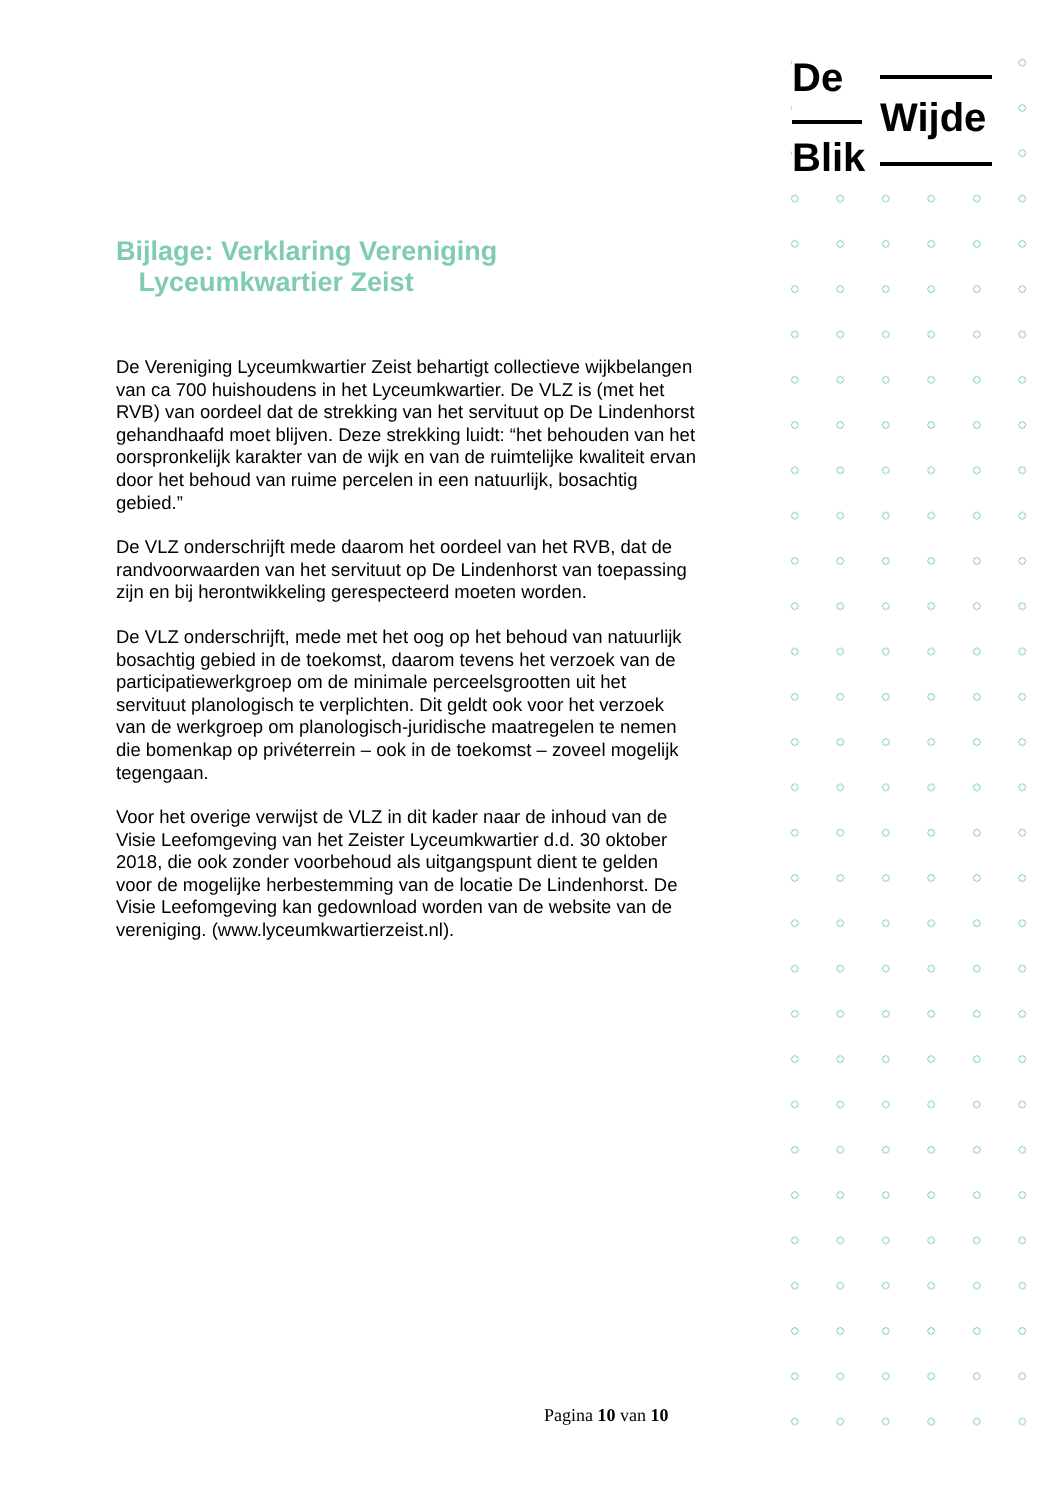De
Wijde
Blik
Bijlage: Verklaring Vereniging
Lyceumkwartier Zeist
De Vereniging Lyceumkwartier Zeist behartigt collectieve wijkbelangen van ca 700 huishoudens in het Lyceumkwartier. De VLZ is (met het RVB) van oordeel dat de strekking van het servituut op De Lindenhorst gehandhaafd moet blijven. Deze strekking luidt: “het behouden van het oorspronkelijk karakter van de wijk en van de ruimtelijke kwaliteit ervan door het behoud van ruime percelen in een natuurlijk, bosachtig gebied.”
De VLZ onderschrijft mede daarom het oordeel van het RVB, dat de randvoorwaarden van het servituut op De Lindenhorst van toepassing zijn en bij herontwikkeling gerespecteerd moeten worden.
De VLZ onderschrijft, mede met het oog op het behoud van natuurlijk bosachtig gebied in de toekomst, daarom tevens het verzoek van de participatiewerkgroep om de minimale perceelsgrootten uit het servituut planologisch te verplichten. Dit geldt ook voor het verzoek van de werkgroep om planologisch-juridische maatregelen te nemen die bomenkap op privéterrein – ook in de toekomst – zoveel mogelijk tegengaan.
Voor het overige verwijst de VLZ in dit kader naar de inhoud van de Visie Leefomgeving van het Zeister Lyceumkwartier d.d. 30 oktober 2018, die ook zonder voorbehoud als uitgangspunt dient te gelden voor de mogelijke herbestemming van de locatie De Lindenhorst. De Visie Leefomgeving kan gedownload worden van de website van de vereniging. (www.lyceumkwartierzeist.nl).
Pagina 10 van 10